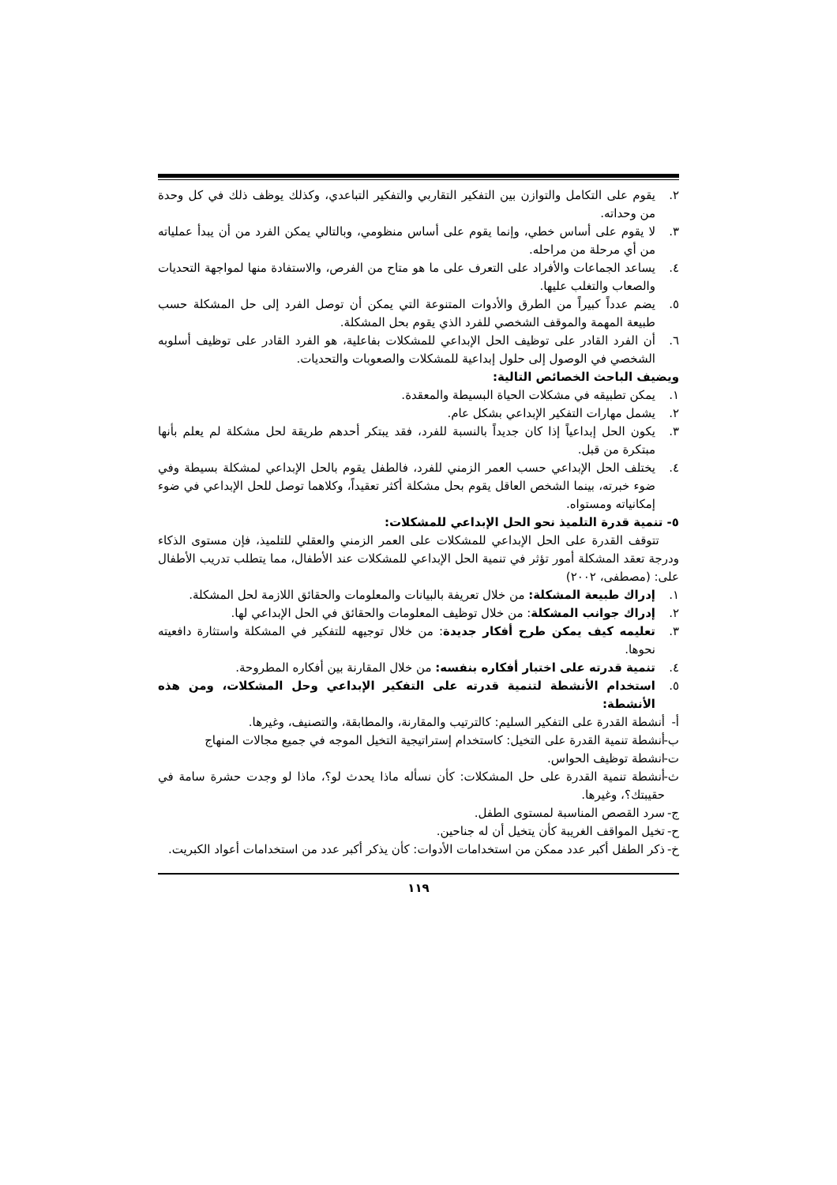٢. يقوم على التكامل والتوازن بين التفكير التقاربي والتفكير التباعدي، وكذلك يوظف ذلك في كل وحدة من وحداته.
٣. لا يقوم على أساس خطي، وإنما يقوم على أساس منظومي، وبالتالي يمكن الفرد من أن يبدأ عملياته من أي مرحلة من مراحله.
٤. يساعد الجماعات والأفراد على التعرف على ما هو متاح من الفرص، والاستفادة منها لمواجهة التحديات والصعاب والتغلب عليها.
٥. يضم عدداً كبيراً من الطرق والأدوات المتنوعة التي يمكن أن توصل الفرد إلى حل المشكلة حسب طبيعة المهمة والموقف الشخصي للفرد الذي يقوم بحل المشكلة.
٦. أن الفرد القادر على توظيف الحل الإبداعي للمشكلات بفاعلية، هو الفرد القادر على توظيف أسلوبه الشخصي في الوصول إلى حلول إبداعية للمشكلات والصعوبات والتحديات.
ويضيف الباحث الخصائص التالية:
١. يمكن تطبيقه في مشكلات الحياة البسيطة والمعقدة.
٢. يشمل مهارات التفكير الإبداعي بشكل عام.
٣. يكون الحل إبداعياً إذا كان جديداً بالنسبة للفرد، فقد يبتكر أحدهم طريقة لحل مشكلة لم يعلم بأنها مبتكرة من قبل.
٤. يختلف الحل الإبداعي حسب العمر الزمني للفرد، فالطفل يقوم بالحل الإبداعي لمشكلة بسيطة وفي ضوء خبرته، بينما الشخص العاقل يقوم بحل مشكلة أكثر تعقيداً، وكلاهما توصل للحل الإبداعي في ضوء إمكانياته ومستواه.
٥- تنمية قدرة التلميذ نحو الحل الإبداعي للمشكلات:
تتوقف القدرة على الحل الإبداعي للمشكلات على العمر الزمني والعقلي للتلميذ، فإن مستوى الذكاء ودرجة تعقد المشكلة أمور تؤثر في تنمية الحل الإبداعي للمشكلات عند الأطفال، مما يتطلب تدريب الأطفال على: (مصطفى، ٢٠٠٢)
١. إدراك طبيعة المشكلة: من خلال تعريفة بالبيانات والمعلومات والحقائق اللازمة لحل المشكلة.
٢. إدراك جوانب المشكلة: من خلال توظيف المعلومات والحقائق في الحل الإبداعي لها.
٣. تعليمه كيف يمكن طرح أفكار جديدة: من خلال توجيهه للتفكير في المشكلة واستثارة دافعيته نحوها.
٤. تنمية قدرته على اختبار أفكاره بنفسه: من خلال المقارنة بين أفكاره المطروحة.
٥. استخدام الأنشطة لتنمية قدرته على التفكير الإبداعي وحل المشكلات، ومن هذه الأنشطة:
أ- أنشطة القدرة على التفكير السليم: كالترتيب والمقارنة، والمطابقة، والتصنيف، وغيرها.
ب- أنشطة تنمية القدرة على التخيل: كاستخدام إستراتيجية التخيل الموجه في جميع مجالات المنهاج
ت- انشطة توظيف الحواس.
ث- أنشطة تنمية القدرة على حل المشكلات: كأن نسأله ماذا يحدث لو؟، ماذا لو وجدت حشرة سامة في حقيبتك؟، وغيرها.
ج- سرد القصص المناسبة لمستوى الطفل.
ح- تخيل المواقف الغريبة كأن يتخيل أن له جناحين.
خ- ذكر الطفل أكبر عدد ممكن من استخدامات الأدوات: كأن يذكر أكبر عدد من استخدامات أعواد الكبريت.
١١٩